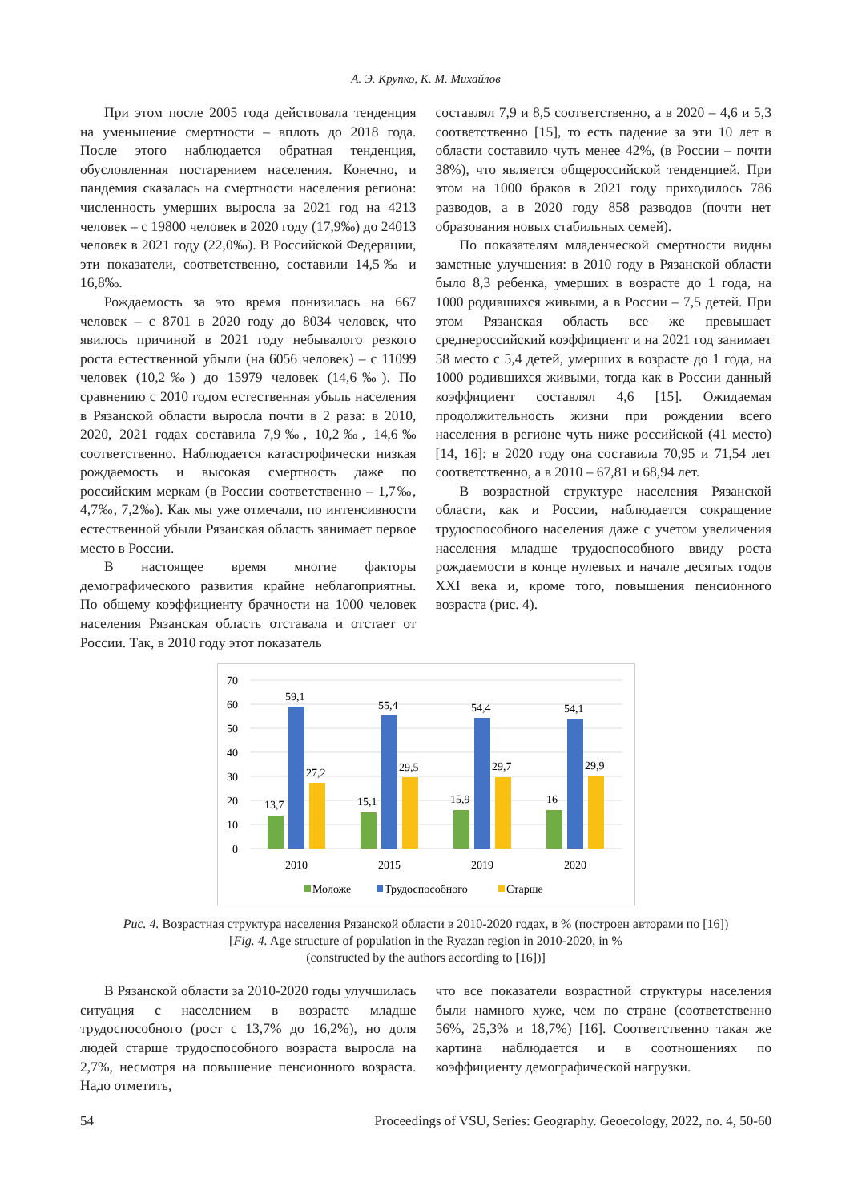А. Э. Крупко, К. М. Михайлов
При этом после 2005 года действовала тенденция на уменьшение смертности – вплоть до 2018 года. После этого наблюдается обратная тенденция, обусловленная постарением населения. Конечно, и пандемия сказалась на смертности населения региона: численность умерших выросла за 2021 год на 4213 человек – с 19800 человек в 2020 году (17,9‰) до 24013 человек в 2021 году (22,0‰). В Российской Федерации, эти показатели, соответственно, составили 14,5‰ и 16,8‰.
Рождаемость за это время понизилась на 667 человек – с 8701 в 2020 году до 8034 человек, что явилось причиной в 2021 году небывалого резкого роста естественной убыли (на 6056 человек) – с 11099 человек (10,2‰) до 15979 человек (14,6‰). По сравнению с 2010 годом естественная убыль населения в Рязанской области выросла почти в 2 раза: в 2010, 2020, 2021 годах составила 7,9‰, 10,2‰, 14,6‰ соответственно. Наблюдается катастрофически низкая рождаемость и высокая смертность даже по российским меркам (в России соответственно – 1,7‰, 4,7‰, 7,2‰). Как мы уже отмечали, по интенсивности естественной убыли Рязанская область занимает первое место в России.
В настоящее время многие факторы демографического развития крайне неблагоприятны. По общему коэффициенту брачности на 1000 человек населения Рязанская область отставала и отстает от России. Так, в 2010 году этот показатель
составлял 7,9 и 8,5 соответственно, а в 2020 – 4,6 и 5,3 соответственно [15], то есть падение за эти 10 лет в области составило чуть менее 42%, (в России – почти 38%), что является общероссийской тенденцией. При этом на 1000 браков в 2021 году приходилось 786 разводов, а в 2020 году 858 разводов (почти нет образования новых стабильных семей).
По показателям младенческой смертности видны заметные улучшения: в 2010 году в Рязанской области было 8,3 ребенка, умерших в возрасте до 1 года, на 1000 родившихся живыми, а в России – 7,5 детей. При этом Рязанская область все же превышает среднероссийский коэффициент и на 2021 год занимает 58 место с 5,4 детей, умерших в возрасте до 1 года, на 1000 родившихся живыми, тогда как в России данный коэффициент составлял 4,6 [15]. Ожидаемая продолжительность жизни при рождении всего населения в регионе чуть ниже российской (41 место) [14, 16]: в 2020 году она составила 70,95 и 71,54 лет соответственно, а в 2010 – 67,81 и 68,94 лет.
В возрастной структуре населения Рязанской области, как и России, наблюдается сокращение трудоспособного населения даже с учетом увеличения населения младше трудоспособного ввиду роста рождаемости в конце нулевых и начале десятых годов XXI века и, кроме того, повышения пенсионного возраста (рис. 4).
70
60
50
40
30
20
10
0
13,7
59,1
27,2
15,1
55,4
29,5
15,9
54,4
29,7
16
54,1
29,9
2010
2015
2019
2020
Моложе
Трудоспособного
Старше
Рис. 4. Возрастная структура населения Рязанской области в 2010-2020 годах, в % (построен авторами по [16])
[Fig. 4. Age structure of population in the Ryazan region in 2010-2020, in %
(constructed by the authors according to [16])]
В Рязанской области за 2010-2020 годы улучшилась ситуация с населением в возрасте младше трудоспособного (рост с 13,7% до 16,2%), но доля людей старше трудоспособного возраста выросла на 2,7%, несмотря на повышение пенсионного возраста. Надо отметить,
что все показатели возрастной структуры населения были намного хуже, чем по стране (соответственно 56%, 25,3% и 18,7%) [16]. Соответственно такая же картина наблюдается и в соотношениях по коэффициенту демографической нагрузки.
54 Proceedings of VSU, Series: Geography. Geoecology, 2022, no. 4, 50-60